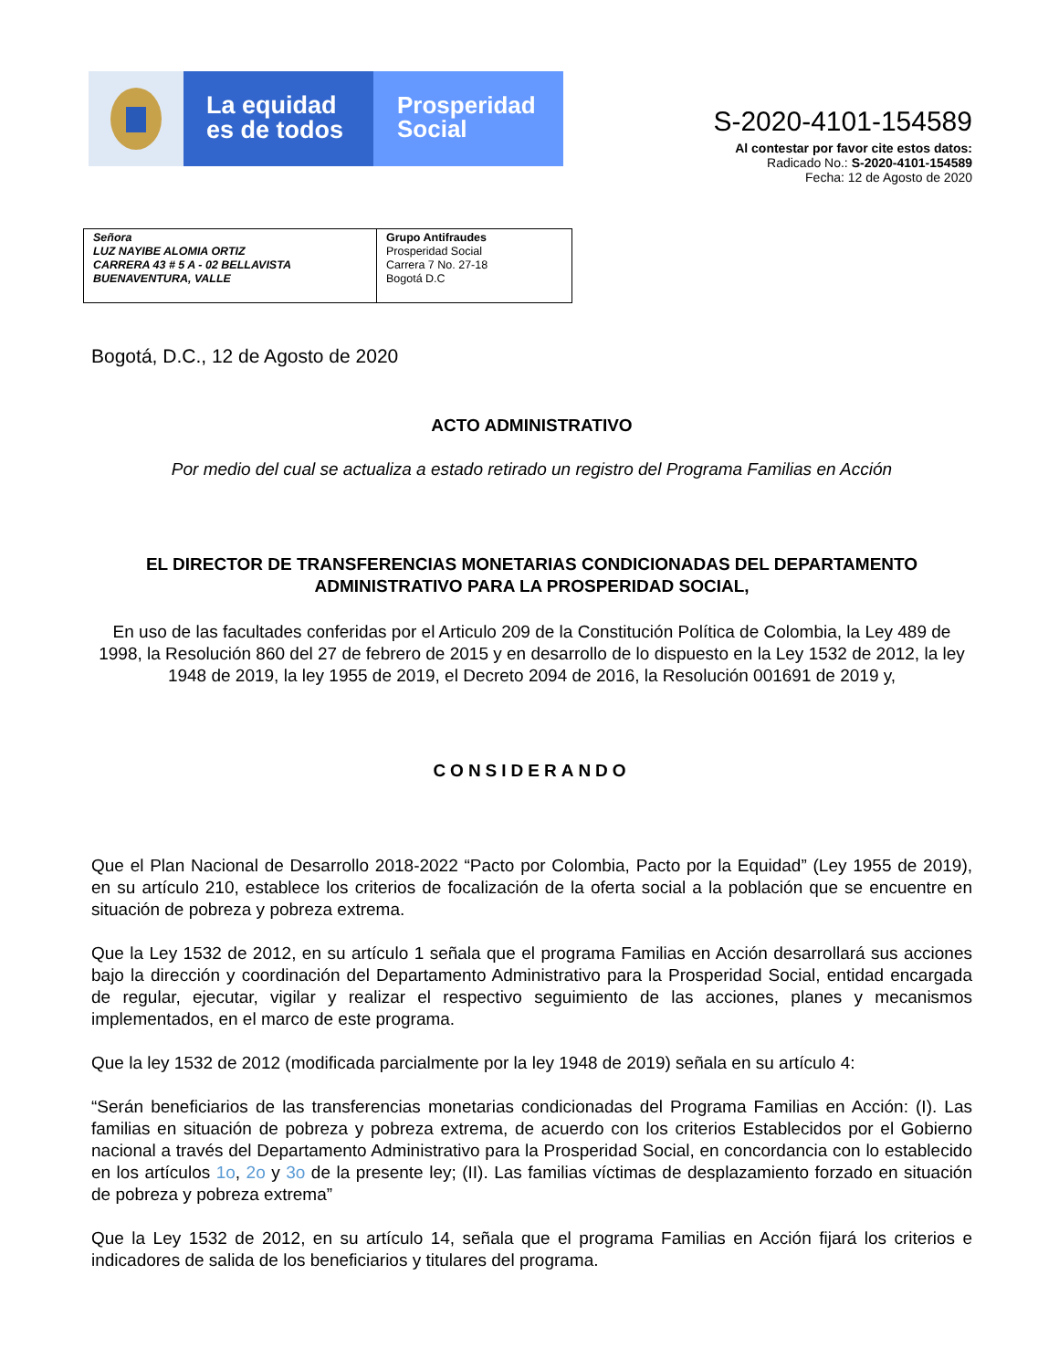La equidad
es de todos
Prosperidad
Social
S-2020-4101-154589
Al contestar por favor cite estos datos:
Radicado No.: S-2020-4101-154589
Fecha: 12 de Agosto de 2020
| Señora LUZ NAYIBE ALOMIA ORTIZ CARRERA 43 # 5 A - 02 BELLAVISTA BUENAVENTURA, VALLE | Grupo Antifraudes Prosperidad Social Carrera 7 No. 27-18 Bogotá D.C |
Bogotá, D.C., 12 de Agosto de 2020
ACTO ADMINISTRATIVO
Por medio del cual se actualiza a estado retirado un registro del Programa Familias en Acción
EL DIRECTOR DE TRANSFERENCIAS MONETARIAS CONDICIONADAS DEL DEPARTAMENTO ADMINISTRATIVO PARA LA PROSPERIDAD SOCIAL,
En uso de las facultades conferidas por el Articulo 209 de la Constitución Política de Colombia, la Ley 489 de 1998, la Resolución 860 del 27 de febrero de 2015 y en desarrollo de lo dispuesto en la Ley 1532 de 2012, la ley 1948 de 2019, la ley 1955 de 2019, el Decreto 2094 de 2016, la Resolución 001691 de 2019 y,
CONSIDERANDO
Que el Plan Nacional de Desarrollo 2018-2022 “Pacto por Colombia, Pacto por la Equidad” (Ley 1955 de 2019), en su artículo 210, establece los criterios de focalización de la oferta social a la población que se encuentre en situación de pobreza y pobreza extrema.
Que la Ley 1532 de 2012, en su artículo 1 señala que el programa Familias en Acción desarrollará sus acciones bajo la dirección y coordinación del Departamento Administrativo para la Prosperidad Social, entidad encargada de regular, ejecutar, vigilar y realizar el respectivo seguimiento de las acciones, planes y mecanismos implementados, en el marco de este programa.
Que la ley 1532 de 2012 (modificada parcialmente por la ley 1948 de 2019) señala en su artículo 4:
“Serán beneficiarios de las transferencias monetarias condicionadas del Programa Familias en Acción: (I). Las familias en situación de pobreza y pobreza extrema, de acuerdo con los criterios Establecidos por el Gobierno nacional a través del Departamento Administrativo para la Prosperidad Social, en concordancia con lo establecido en los artículos 1o, 2o y 3o de la presente ley; (II). Las familias víctimas de desplazamiento forzado en situación de pobreza y pobreza extrema”
Que la Ley 1532 de 2012, en su artículo 14, señala que el programa Familias en Acción fijará los criterios e indicadores de salida de los beneficiarios y titulares del programa.